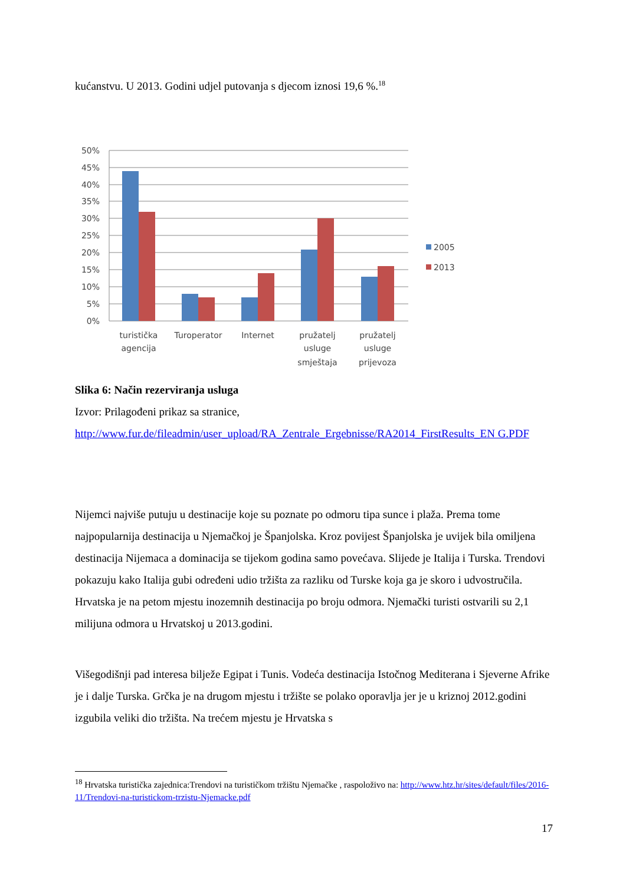kućanstvu. U 2013. Godini udjel putovanja s djecom iznosi 19,6 %.<sup>18</sup>
50%
45%
40%
35%
30%
25%
20%
15%
10%
5%
0%
2005
2013
turistička
agencija
Turoperator
Internet
pružatelj
usluge
smještaja
pružatelj
usluge
prijevoza
Slika 6: Način rezerviranja usluga
Izvor: Prilagođeni prikaz sa stranice,
http://www.fur.de/fileadmin/user_upload/RA_Zentrale_Ergebnisse/RA2014_FirstResults_EN G.PDF
Nijemci najviše putuju u destinacije koje su poznate po odmoru tipa sunce i plaža. Prema tome najpopularnija destinacija u Njemačkoj je Španjolska. Kroz povijest Španjolska je uvijek bila omiljena destinacija Nijemaca a dominacija se tijekom godina samo povećava. Slijede je Italija i Turska. Trendovi pokazuju kako Italija gubi određeni udio tržišta za razliku od Turske koja ga je skoro i udvostručila. Hrvatska je na petom mjestu inozemnih destinacija po broju odmora. Njemački turisti ostvarili su 2,1 milijuna odmora u Hrvatskoj u 2013.godini.
Višegodišnji pad interesa bilježe Egipat i Tunis. Vodeća destinacija Istočnog Mediterana i Sjeverne Afrike je i dalje Turska. Grčka je na drugom mjestu i tržište se polako oporavlja jer je u kriznoj 2012.godini izgubila veliki dio tržišta. Na trećem mjestu je Hrvatska s
<sup>18</sup> Hrvatska turistička zajednica:Trendovi na turističkom tržištu Njemačke , raspoloživo na: http://www.htz.hr/sites/default/files/2016-11/Trendovi-na-turistickom-trzistu-Njemacke.pdf
17